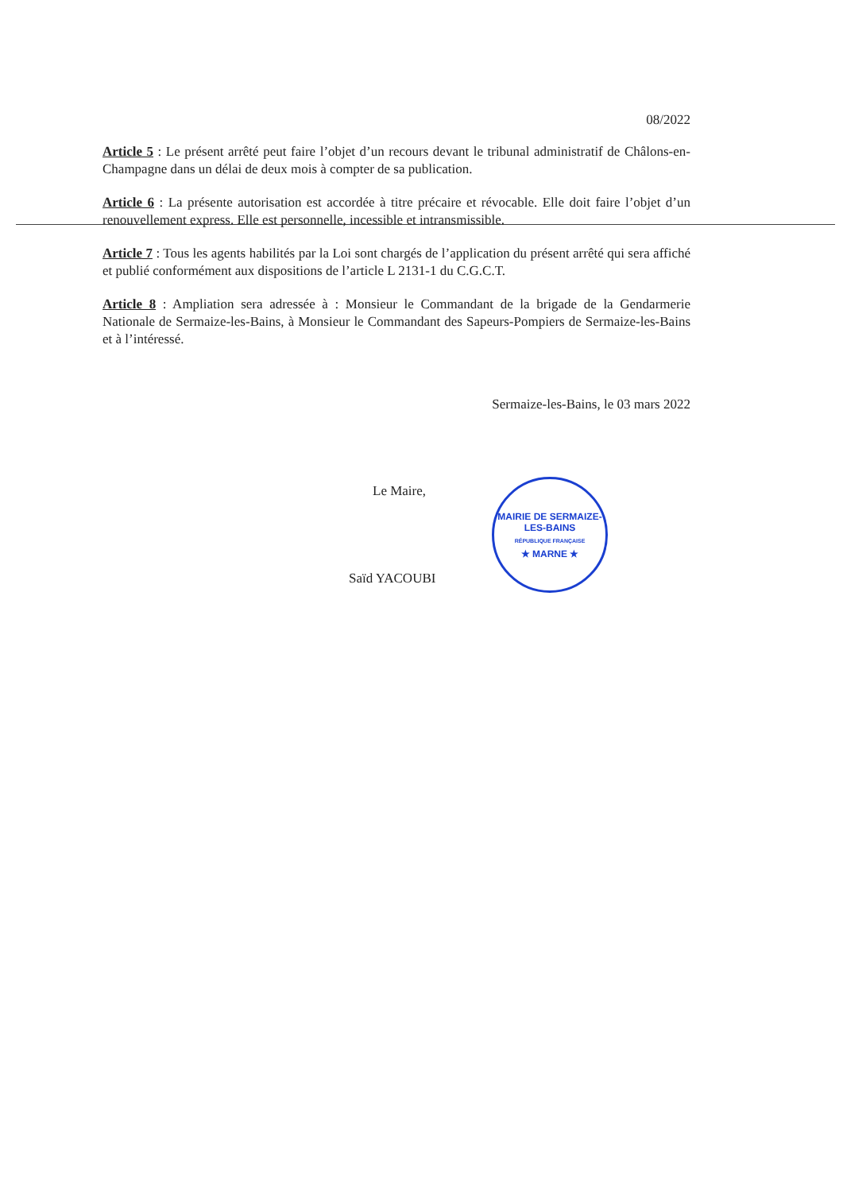08/2022
Article 5 : Le présent arrêté peut faire l’objet d’un recours devant le tribunal administratif de Châlons-en-Champagne dans un délai de deux mois à compter de sa publication.
Article 6 : La présente autorisation est accordée à titre précaire et révocable. Elle doit faire l’objet d’un renouvellement express. Elle est personnelle, incessible et intransmissible.
Article 7 : Tous les agents habilités par la Loi sont chargés de l’application du présent arrêté qui sera affiché et publié conformément aux dispositions de l’article L 2131-1 du C.G.C.T.
Article 8 : Ampliation sera adressée à : Monsieur le Commandant de la brigade de la Gendarmerie Nationale de Sermaize-les-Bains, à Monsieur le Commandant des Sapeurs-Pompiers de Sermaize-les-Bains et à l’intéressé.
Sermaize-les-Bains, le 03 mars 2022
Le Maire,
Saïd YACOUBI
MAIRIE DE SERMAIZE-LES-BAINS
RÉPUBLIQUE FRANÇAISE
★ MARNE ★